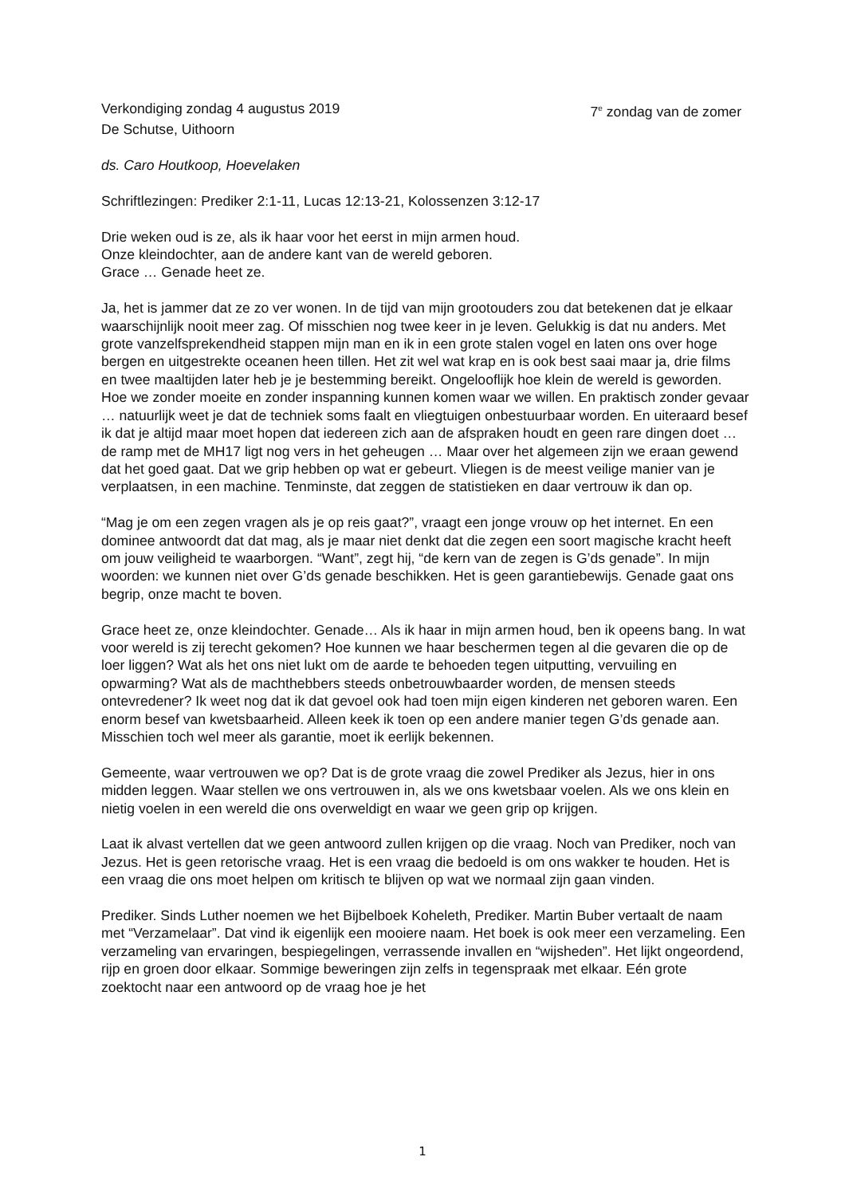Verkondiging zondag 4 augustus 2019 7<sup>e</sup> zondag van de zomer
De Schutse, Uithoorn
ds. Caro Houtkoop, Hoevelaken
Schriftlezingen: Prediker 2:1-11, Lucas 12:13-21, Kolossenzen 3:12-17
Drie weken oud is ze, als ik haar voor het eerst in mijn armen houd.
Onze kleindochter, aan de andere kant van de wereld geboren.
Grace … Genade heet ze.
Ja, het is jammer dat ze zo ver wonen. In de tijd van mijn grootouders zou dat betekenen dat je elkaar waarschijnlijk nooit meer zag. Of misschien nog twee keer in je leven. Gelukkig is dat nu anders. Met grote vanzelfsprekendheid stappen mijn man en ik in een grote stalen vogel en laten ons over hoge bergen en uitgestrekte oceanen heen tillen. Het zit wel wat krap en is ook best saai maar ja, drie films en twee maaltijden later heb je je bestemming bereikt. Ongelooflijk hoe klein de wereld is geworden. Hoe we zonder moeite en zonder inspanning kunnen komen waar we willen. En praktisch zonder gevaar … natuurlijk weet je dat de techniek soms faalt en vliegtuigen onbestuurbaar worden. En uiteraard besef ik dat je altijd maar moet hopen dat iedereen zich aan de afspraken houdt en geen rare dingen doet … de ramp met de MH17 ligt nog vers in het geheugen … Maar over het algemeen zijn we eraan gewend dat het goed gaat. Dat we grip hebben op wat er gebeurt. Vliegen is de meest veilige manier van je verplaatsen, in een machine. Tenminste, dat zeggen de statistieken en daar vertrouw ik dan op.
“Mag je om een zegen vragen als je op reis gaat?”, vraagt een jonge vrouw op het internet. En een dominee antwoordt dat dat mag, als je maar niet denkt dat die zegen een soort magische kracht heeft om jouw veiligheid te waarborgen. “Want”, zegt hij, “de kern van de zegen is G’ds genade”. In mijn woorden: we kunnen niet over G’ds genade beschikken. Het is geen garantiebewijs. Genade gaat ons begrip, onze macht te boven.
Grace heet ze, onze kleindochter. Genade… Als ik haar in mijn armen houd, ben ik opeens bang. In wat voor wereld is zij terecht gekomen? Hoe kunnen we haar beschermen tegen al die gevaren die op de loer liggen? Wat als het ons niet lukt om de aarde te behoeden tegen uitputting, vervuiling en opwarming? Wat als de machthebbers steeds onbetrouwbaarder worden, de mensen steeds ontevredener? Ik weet nog dat ik dat gevoel ook had toen mijn eigen kinderen net geboren waren. Een enorm besef van kwetsbaarheid. Alleen keek ik toen op een andere manier tegen G’ds genade aan. Misschien toch wel meer als garantie, moet ik eerlijk bekennen.
Gemeente, waar vertrouwen we op? Dat is de grote vraag die zowel Prediker als Jezus, hier in ons midden leggen. Waar stellen we ons vertrouwen in, als we ons kwetsbaar voelen. Als we ons klein en nietig voelen in een wereld die ons overweldigt en waar we geen grip op krijgen.
Laat ik alvast vertellen dat we geen antwoord zullen krijgen op die vraag. Noch van Prediker, noch van Jezus. Het is geen retorische vraag. Het is een vraag die bedoeld is om ons wakker te houden. Het is een vraag die ons moet helpen om kritisch te blijven op wat we normaal zijn gaan vinden.
Prediker. Sinds Luther noemen we het Bijbelboek Koheleth, Prediker. Martin Buber vertaalt de naam met “Verzamelaar”. Dat vind ik eigenlijk een mooiere naam. Het boek is ook meer een verzameling. Een verzameling van ervaringen, bespiegelingen, verrassende invallen en “wijsheden”. Het lijkt ongeordend, rijp en groen door elkaar. Sommige beweringen zijn zelfs in tegenspraak met elkaar. Eén grote zoektocht naar een antwoord op de vraag hoe je het
1